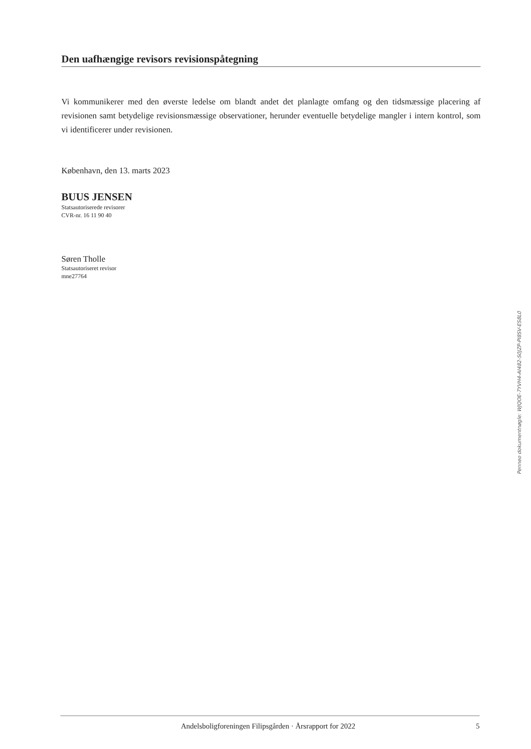Den uafhængige revisors revisionspåtegning
Vi kommunikerer med den øverste ledelse om blandt andet det planlagte omfang og den tidsmæssige placering af revisionen samt betydelige revisionsmæssige observationer, herunder eventuelle betydelige mangler i intern kontrol, som vi identificerer under revisionen.
København, den 13. marts 2023
BUUS JENSEN
Statsautoriserede revisorer
CVR-nr. 16 11 90 40
Søren Tholle
Statsautoriseret revisor
mne27764
Penneo dokumentnøgle: WJQOE-7YVH4-AI482-S0JZP-PI8SV-ES8L0
Andelsboligforeningen Filipsgården · Årsrapport for 2022 5